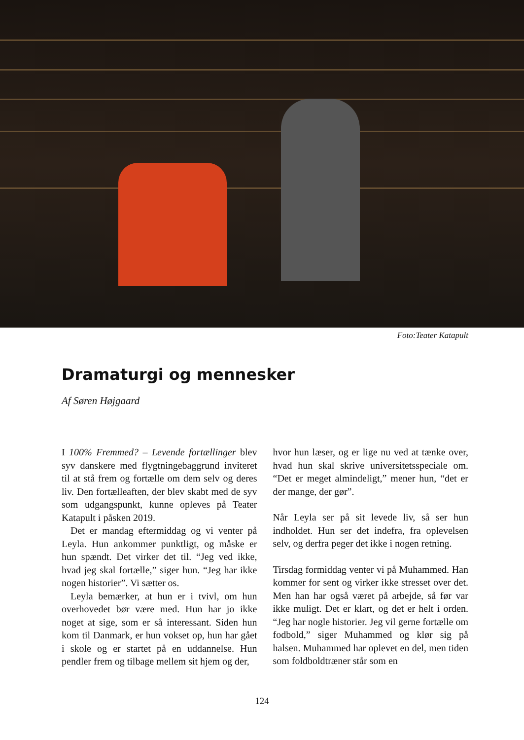Foto:Teater Katapult
Dramaturgi og mennesker
Af Søren Højgaard
I 100% Fremmed? – Levende fortællinger blev syv danskere med flygtningebaggrund inviteret til at stå frem og fortælle om dem selv og deres liv. Den fortælleaften, der blev skabt med de syv som udgangspunkt, kunne opleves på Teater Katapult i påsken 2019.
Det er mandag eftermiddag og vi venter på Leyla. Hun ankommer punktligt, og måske er hun spændt. Det virker det til. “Jeg ved ikke, hvad jeg skal fortælle,” siger hun. “Jeg har ikke nogen historier”. Vi sætter os.
Leyla bemærker, at hun er i tvivl, om hun overhovedet bør være med. Hun har jo ikke noget at sige, som er så interessant. Siden hun kom til Danmark, er hun vokset op, hun har gået i skole og er startet på en uddannelse. Hun pendler frem og tilbage mellem sit hjem og der,
hvor hun læser, og er lige nu ved at tænke over, hvad hun skal skrive universitetsspeciale om. “Det er meget almindeligt,” mener hun, “det er der mange, der gør”.
Når Leyla ser på sit levede liv, så ser hun indholdet. Hun ser det indefra, fra oplevelsen selv, og derfra peger det ikke i nogen retning.
Tirsdag formiddag venter vi på Muhammed. Han kommer for sent og virker ikke stresset over det. Men han har også været på arbejde, så før var ikke muligt. Det er klart, og det er helt i orden. “Jeg har nogle historier. Jeg vil gerne fortælle om fodbold,” siger Muhammed og klør sig på halsen. Muhammed har oplevet en del, men tiden som foldboldtræner står som en
124